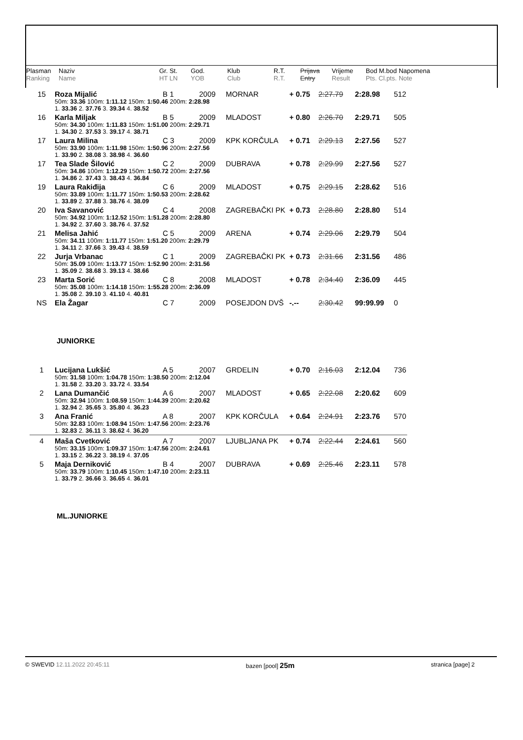| Plasman | Naziv | Gr. St. | God. | Klub | R.T. | Prijava | Vrijeme | Bod M.bod | Napomena |
| Ranking | Name | HT LN | YOB | Club | R.T. | Entry | Result | Pts. Cl.pts. | Note |
| 15 | Roza Mijalić | B 1 | 2009 | MORNAR | + 0.75 | 2:27.79 | 2:28.98 | 512 |
| | 50m: 33.36 100m: 1:11.12 150m: 1:50.46 200m: 2:28.98 | | | | | | | |
| | 1. 33.36 2. 37.76 3. 39.34 4. 38.52 | | | | | | | |
| 16 | Karla Miljak | B 5 | 2009 | MLADOST | + 0.80 | 2:26.70 | 2:29.71 | 505 |
| | 50m: 34.30 100m: 1:11.83 150m: 1:51.00 200m: 2:29.71 | | | | | | | |
| | 1. 34.30 2. 37.53 3. 39.17 4. 38.71 | | | | | | | |
| 17 | Laura Milina | C 3 | 2009 | KPK KORČULA | + 0.71 | 2:29.13 | 2:27.56 | 527 |
| | 50m: 33.90 100m: 1:11.98 150m: 1:50.96 200m: 2:27.56 | | | | | | | |
| | 1. 33.90 2. 38.08 3. 38.98 4. 36.60 | | | | | | | |
| 17 | Tea Slade Šilović | C 2 | 2009 | DUBRAVA | + 0.78 | 2:29.99 | 2:27.56 | 527 |
| | 50m: 34.86 100m: 1:12.29 150m: 1:50.72 200m: 2:27.56 | | | | | | | |
| | 1. 34.86 2. 37.43 3. 38.43 4. 36.84 | | | | | | | |
| 19 | Laura Rakiđija | C 6 | 2009 | MLADOST | + 0.75 | 2:29.15 | 2:28.62 | 516 |
| | 50m: 33.89 100m: 1:11.77 150m: 1:50.53 200m: 2:28.62 | | | | | | | |
| | 1. 33.89 2. 37.88 3. 38.76 4. 38.09 | | | | | | | |
| 20 | Iva Savanović | C 4 | 2008 | ZAGREBAČKI PK | + 0.73 | 2:28.80 | 2:28.80 | 514 |
| | 50m: 34.92 100m: 1:12.52 150m: 1:51.28 200m: 2:28.80 | | | | | | | |
| | 1. 34.92 2. 37.60 3. 38.76 4. 37.52 | | | | | | | |
| 21 | Melisa Jahić | C 5 | 2009 | ARENA | + 0.74 | 2:29.06 | 2:29.79 | 504 |
| | 50m: 34.11 100m: 1:11.77 150m: 1:51.20 200m: 2:29.79 | | | | | | | |
| | 1. 34.11 2. 37.66 3. 39.43 4. 38.59 | | | | | | | |
| 22 | Jurja Vrbanac | C 1 | 2009 | ZAGREBAČKI PK | + 0.73 | 2:31.66 | 2:31.56 | 486 |
| | 50m: 35.09 100m: 1:13.77 150m: 1:52.90 200m: 2:31.56 | | | | | | | |
| | 1. 35.09 2. 38.68 3. 39.13 4. 38.66 | | | | | | | |
| 23 | Marta Sorić | C 8 | 2008 | MLADOST | + 0.78 | 2:34.40 | 2:36.09 | 445 |
| | 50m: 35.08 100m: 1:14.18 150m: 1:55.28 200m: 2:36.09 | | | | | | | |
| | 1. 35.08 2. 39.10 3. 41.10 4. 40.81 | | | | | | | |
| NS | Ela Žagar | C 7 | 2009 | POSEJDON DVŠ | -.-- | 2:30.42 | 99:99.99 | 0 |
JUNIORKE
| 1 | Lucijana Lukšić | A 5 | 2007 | GRDELIN | + 0.70 | 2:16.03 | 2:12.04 | 736 |
| | 50m: 31.58 100m: 1:04.78 150m: 1:38.50 200m: 2:12.04 | | | | | | | |
| | 1. 31.58 2. 33.20 3. 33.72 4. 33.54 | | | | | | | |
| 2 | Lana Dumančić | A 6 | 2007 | MLADOST | + 0.65 | 2:22.08 | 2:20.62 | 609 |
| | 50m: 32.94 100m: 1:08.59 150m: 1:44.39 200m: 2:20.62 | | | | | | | |
| | 1. 32.94 2. 35.65 3. 35.80 4. 36.23 | | | | | | | |
| 3 | Ana Franić | A 8 | 2007 | KPK KORČULA | + 0.64 | 2:24.91 | 2:23.76 | 570 |
| | 50m: 32.83 100m: 1:08.94 150m: 1:47.56 200m: 2:23.76 | | | | | | | |
| | 1. 32.83 2. 36.11 3. 38.62 4. 36.20 | | | | | | | |
| 4 | Maša Cvetković | A 7 | 2007 | LJUBLJANA PK | + 0.74 | 2:22.44 | 2:24.61 | 560 |
| | 50m: 33.15 100m: 1:09.37 150m: 1:47.56 200m: 2:24.61 | | | | | | | |
| | 1. 33.15 2. 36.22 3. 38.19 4. 37.05 | | | | | | | |
| 5 | Maja Derniković | B 4 | 2007 | DUBRAVA | + 0.69 | 2:25.46 | 2:23.11 | 578 |
| | 50m: 33.79 100m: 1:10.45 150m: 1:47.10 200m: 2:23.11 | | | | | | | |
| | 1. 33.79 2. 36.66 3. 36.65 4. 36.01 | | | | | | | |
ML.JUNIORKE
© SWEVID 12.11.2022 20:45:11 bazen [pool] 25m stranica [page] 2